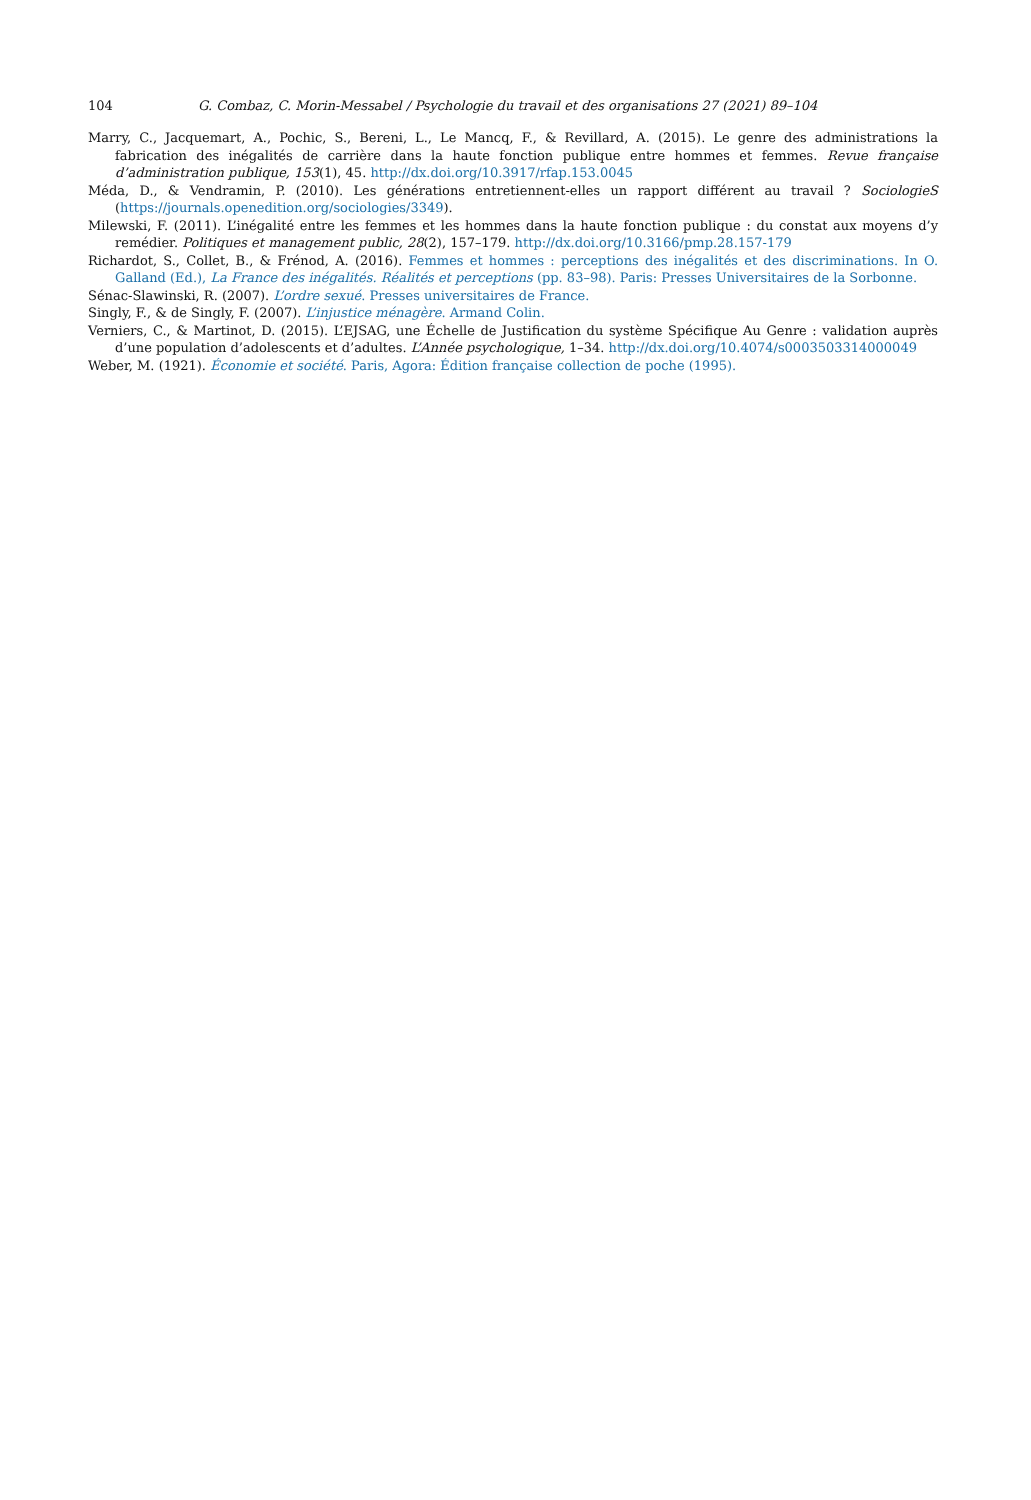104 G. Combaz, C. Morin-Messabel / Psychologie du travail et des organisations 27 (2021) 89–104
Marry, C., Jacquemart, A., Pochic, S., Bereni, L., Le Mancq, F., & Revillard, A. (2015). Le genre des administrations la fabrication des inégalités de carrière dans la haute fonction publique entre hommes et femmes. Revue française d’administration publique, 153(1), 45. http://dx.doi.org/10.3917/rfap.153.0045
Méda, D., & Vendramin, P. (2010). Les générations entretiennent-elles un rapport différent au travail ? SociologieS (https://journals.openedition.org/sociologies/3349).
Milewski, F. (2011). L’inégalité entre les femmes et les hommes dans la haute fonction publique : du constat aux moyens d’y remédier. Politiques et management public, 28(2), 157–179. http://dx.doi.org/10.3166/pmp.28.157-179
Richardot, S., Collet, B., & Frénod, A. (2016). Femmes et hommes : perceptions des inégalités et des discriminations. In O. Galland (Ed.), La France des inégalités. Réalités et perceptions (pp. 83–98). Paris: Presses Universitaires de la Sorbonne.
Sénac-Slawinski, R. (2007). L’ordre sexué. Presses universitaires de France.
Singly, F., & de Singly, F. (2007). L’injustice ménagère. Armand Colin.
Verniers, C., & Martinot, D. (2015). L’EJSAG, une Échelle de Justification du système Spécifique Au Genre : validation auprès d’une population d’adolescents et d’adultes. L’Année psychologique, 1–34. http://dx.doi.org/10.4074/s0003503314000049
Weber, M. (1921). Économie et société. Paris, Agora: Édition française collection de poche (1995).